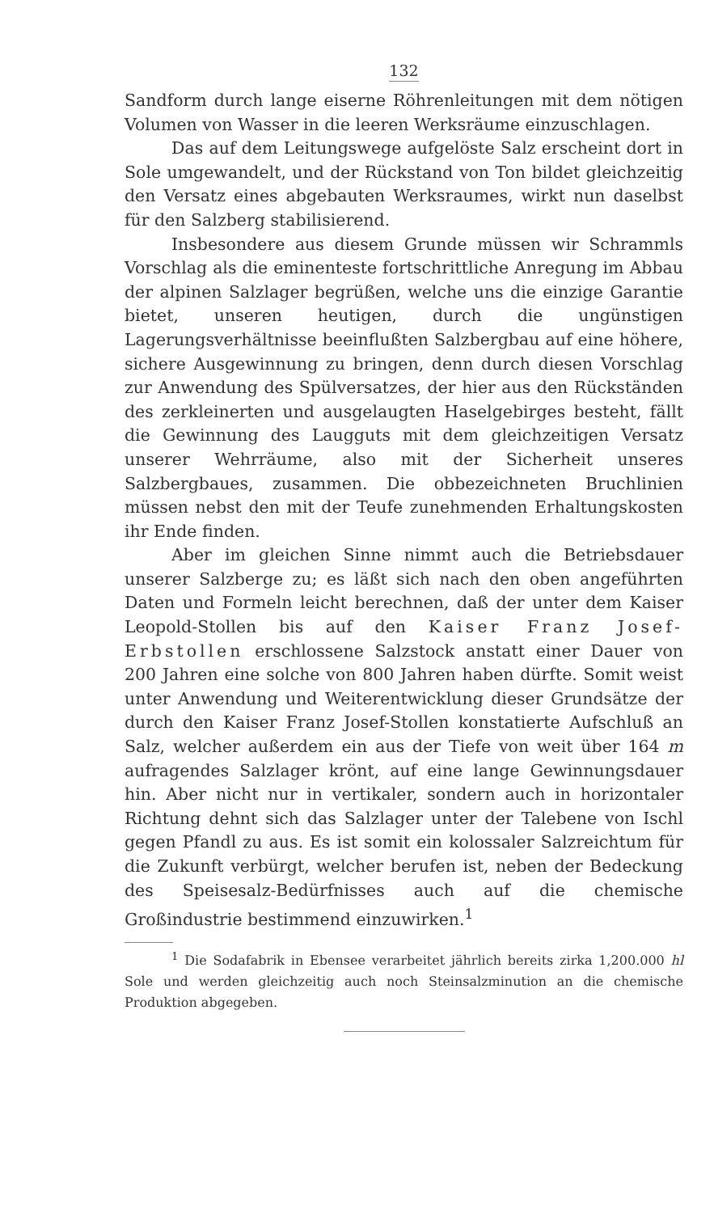132
Sandform durch lange eiserne Röhrenleitungen mit dem nötigen Volumen von Wasser in die leeren Werksräume einzuschlagen.
Das auf dem Leitungswege aufgelöste Salz erscheint dort in Sole umgewandelt, und der Rückstand von Ton bildet gleichzeitig den Versatz eines abgebauten Werksraumes, wirkt nun daselbst für den Salzberg stabilisierend.
Insbesondere aus diesem Grunde müssen wir Schrammls Vorschlag als die eminenteste fortschrittliche Anregung im Abbau der alpinen Salzlager begrüßen, welche uns die einzige Garantie bietet, unseren heutigen, durch die ungünstigen Lagerungsverhältnisse beeinflußten Salzbergbau auf eine höhere, sichere Ausgewinnung zu bringen, denn durch diesen Vorschlag zur Anwendung des Spülversatzes, der hier aus den Rückständen des zerkleinerten und ausgelaugten Haselgebirges besteht, fällt die Gewinnung des Laugguts mit dem gleichzeitigen Versatz unserer Wehrräume, also mit der Sicherheit unseres Salzbergbaues, zusammen. Die obbezeichneten Bruchlinien müssen nebst den mit der Teufe zunehmenden Erhaltungskosten ihr Ende finden.
Aber im gleichen Sinne nimmt auch die Betriebsdauer unserer Salzberge zu; es läßt sich nach den oben angeführten Daten und Formeln leicht berechnen, daß der unter dem Kaiser Leopold-Stollen bis auf den Kaiser Franz Josef-Erbstollen erschlossene Salzstock anstatt einer Dauer von 200 Jahren eine solche von 800 Jahren haben dürfte. Somit weist unter Anwendung und Weiterentwicklung dieser Grundsätze der durch den Kaiser Franz Josef-Stollen konstatierte Aufschluß an Salz, welcher außerdem ein aus der Tiefe von weit über 164 m aufragendes Salzlager krönt, auf eine lange Gewinnungsdauer hin. Aber nicht nur in vertikaler, sondern auch in horizontaler Richtung dehnt sich das Salzlager unter der Talebene von Ischl gegen Pfandl zu aus. Es ist somit ein kolossaler Salzreichtum für die Zukunft verbürgt, welcher berufen ist, neben der Bedeckung des Speisesalz-Bedürfnisses auch auf die chemische Großindustrie bestimmend einzuwirken.<sup>1</sup>
<sup>1</sup> Die Sodafabrik in Ebensee verarbeitet jährlich bereits zirka 1,200.000 hl Sole und werden gleichzeitig auch noch Steinsalzminution an die chemische Produktion abgegeben.